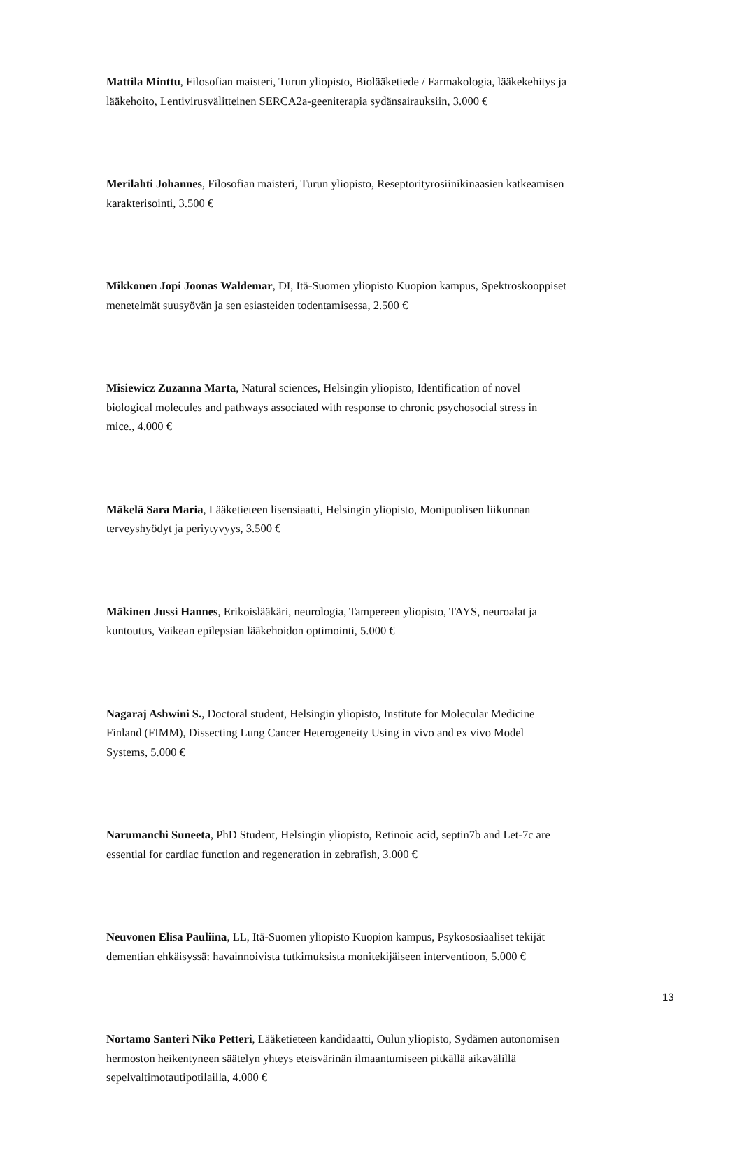Mattila Minttu, Filosofian maisteri, Turun yliopisto, Biolääketiede / Farmakologia, lääkekehitys ja lääkehoito, Lentivirusvälitteinen SERCA2a-geeniterapia sydänsairauksiin, 3.000 €
Merilahti Johannes, Filosofian maisteri, Turun yliopisto, Reseptorityrosiinikinaasien katkeamisen karakterisointi, 3.500 €
Mikkonen Jopi Joonas Waldemar, DI, Itä-Suomen yliopisto Kuopion kampus, Spektroskooppiset menetelmät suusyövän ja sen esiasteiden todentamisessa, 2.500 €
Misiewicz Zuzanna Marta, Natural sciences, Helsingin yliopisto, Identification of novel biological molecules and pathways associated with response to chronic psychosocial stress in mice., 4.000 €
Mäkelä Sara Maria, Lääketieteen lisensiaatti, Helsingin yliopisto, Monipuolisen liikunnan terveyshyödyt ja periytyvyys, 3.500 €
Mäkinen Jussi Hannes, Erikoislääkäri, neurologia, Tampereen yliopisto, TAYS, neuroalat ja kuntoutus, Vaikean epilepsian lääkehoidon optimointi, 5.000 €
Nagaraj Ashwini S., Doctoral student, Helsingin yliopisto, Institute for Molecular Medicine Finland (FIMM), Dissecting Lung Cancer Heterogeneity Using in vivo and ex vivo Model Systems, 5.000 €
Narumanchi Suneeta, PhD Student, Helsingin yliopisto, Retinoic acid, septin7b and Let-7c are essential for cardiac function and regeneration in zebrafish, 3.000 €
Neuvonen Elisa Pauliina, LL, Itä-Suomen yliopisto Kuopion kampus, Psykososiaaliset tekijät dementian ehkäisyssä: havainnoivista tutkimuksista monitekijäiseen interventioon, 5.000 €
Nortamo Santeri Niko Petteri, Lääketieteen kandidaatti, Oulun yliopisto, Sydämen autonomisen hermoston heikentyneen säätelyn yhteys eteisvärinän ilmaantumiseen pitkällä aikavälillä sepelvaltimotautipotilailla, 4.000 €
13